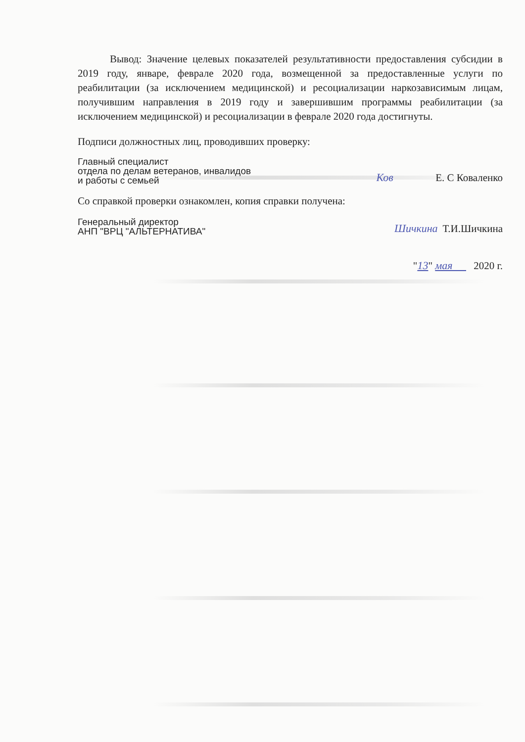Вывод: Значение целевых показателей результативности предоставления субсидии в 2019 году, январе, феврале 2020 года, возмещенной за предоставленные услуги по реабилитации (за исключением медицинской) и ресоциализации наркозависимым лицам, получившим направления в 2019 году и завершившим программы реабилитации (за исключением медицинской) и ресоциализации в феврале 2020 года достигнуты.
Подписи должностных лиц, проводивших проверку:
Главный специалист
отдела по делам ветеранов, инвалидов
и работы с семьей
Ков Е. С Коваленко
Со справкой проверки ознакомлен, копия справки получена:
Генеральный директор
АНП "ВРЦ "АЛЬТЕРНАТИВА"
Шичкина Т.И.Шичкина
"13 " мая 2020 г.